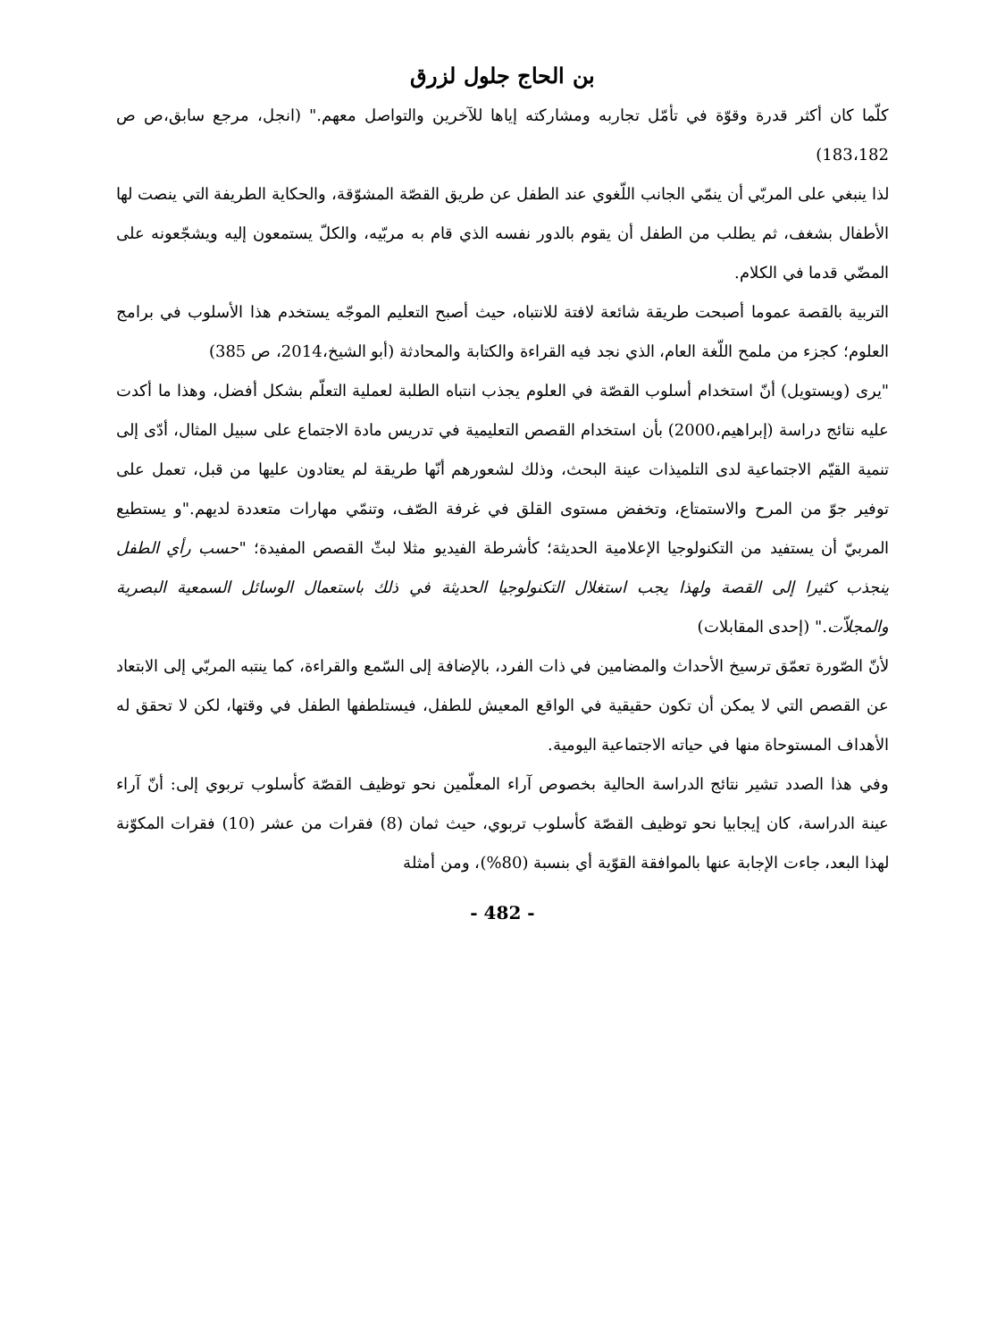بن الحاج جلول لزرق
كلّما كان أكثر قدرة وقوّة في تأمّل تجاربه ومشاركته إياها للآخرين والتواصل معهم." (انجل، مرجع سابق،ص ص 183،182)
لذا ينبغي على المربّي أن ينمّي الجانب اللّغوي عند الطفل عن طريق القصّة المشوّقة، والحكاية الطريفة التي ينصت لها الأطفال بشغف، ثم يطلب من الطفل أن يقوم بالدور نفسه الذي قام به مربّيه، والكلّ يستمعون إليه ويشجّعونه على المضّي قدما في الكلام.
التربية بالقصة عموما أصبحت طريقة شائعة لافتة للانتباه، حيث أصبح التعليم الموجّه يستخدم هذا الأسلوب في برامج العلوم؛ كجزء من ملمح اللّغة العام، الذي نجد فيه القراءة والكتابة والمحادثة (أبو الشيخ،2014، ص 385)
"يرى (ويستويل) أنّ استخدام أسلوب القصّة في العلوم يجذب انتباه الطلبة لعملية التعلّم بشكل أفضل، وهذا ما أكدت عليه نتائج دراسة (إبراهيم،2000) بأن استخدام القصص التعليمية في تدريس مادة الاجتماع على سبيل المثال، أدّى إلى تنمية القيّم الاجتماعية لدى التلميذات عينة البحث، وذلك لشعورهم أنّها طريقة لم يعتادون عليها من قبل، تعمل على توفير جوّ من المرح والاستمتاع، وتخفض مستوى القلق في غرفة الصّف، وتنمّي مهارات متعددة لديهم."و يستطيع المربيّ أن يستفيد من التكنولوجيا الإعلامية الحديثة؛ كأشرطة الفيديو مثلا لبثّ القصص المفيدة؛ "حسب رأي الطفل ينجذب كثيرا إلى القصة ولهذا يجب استغلال التكنولوجيا الحديثة في ذلك باستعمال الوسائل السمعية البصرية والمجلاّت." (إحدى المقابلات)
لأنّ الصّورة تعمّق ترسيخ الأحداث والمضامين في ذات الفرد، بالإضافة إلى السّمع والقراءة، كما ينتبه المربّي إلى الابتعاد عن القصص التي لا يمكن أن تكون حقيقية في الواقع المعيش للطفل، فيستلطفها الطفل في وقتها، لكن لا تحقق له الأهداف المستوحاة منها في حياته الاجتماعية اليومية.
وفي هذا الصدد تشير نتائج الدراسة الحالية بخصوص آراء المعلّمين نحو توظيف القصّة كأسلوب تربوي إلى: أنّ آراء عينة الدراسة، كان إيجابيا نحو توظيف القصّة كأسلوب تربوي، حيث ثمان (8) فقرات من عشر (10) فقرات المكوّنة لهذا البعد، جاءت الإجابة عنها بالموافقة القوّية أي بنسبة (80%)، ومن أمثلة
- 482 -